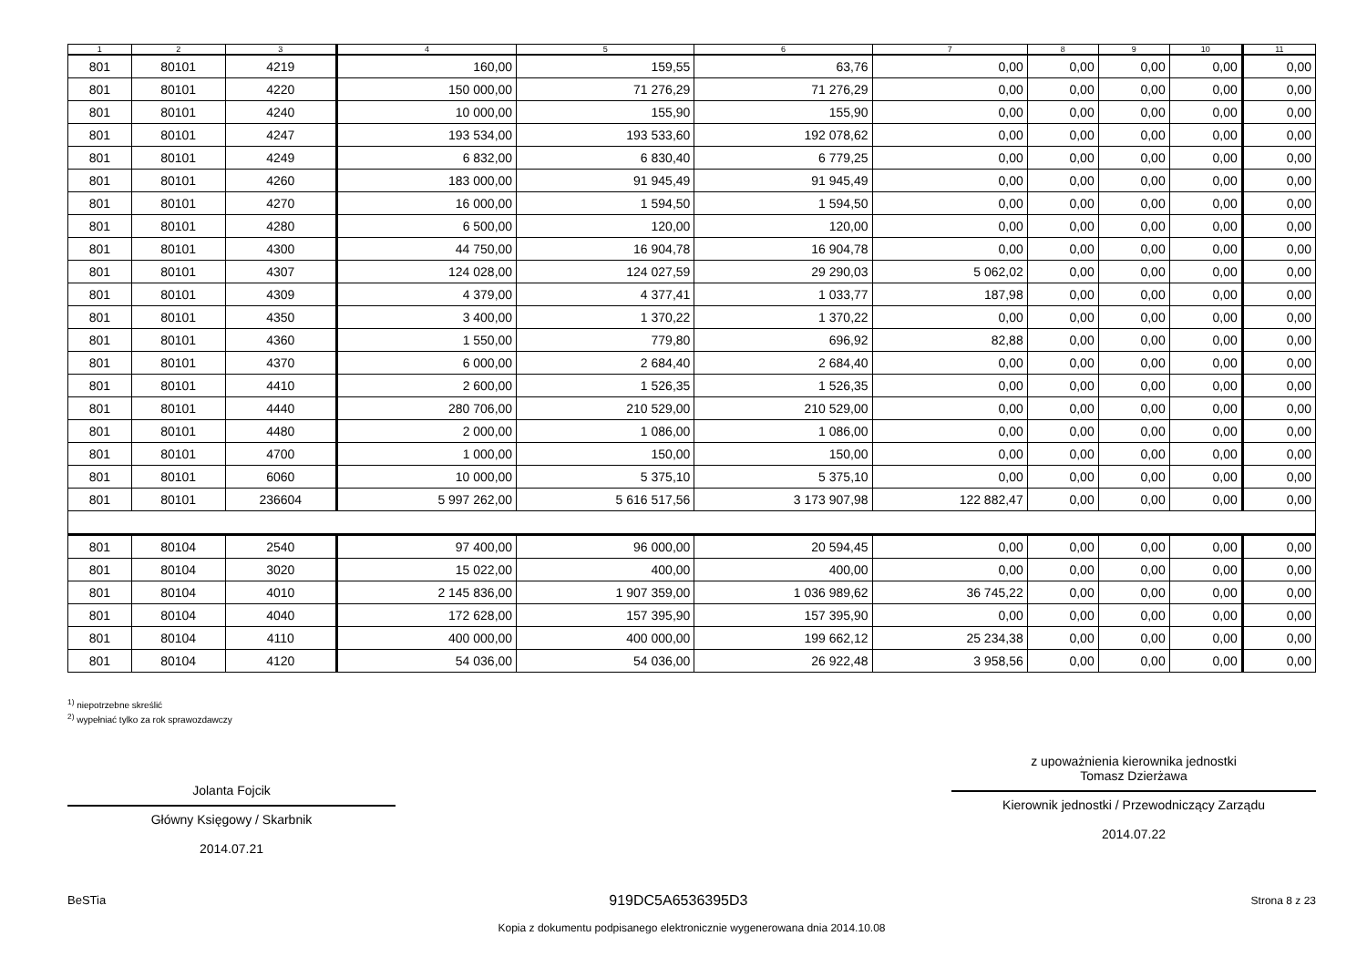| 1 | 2 | 3 | 4 | 5 | 6 | 7 | 8 | 9 | 10 | 11 |
| --- | --- | --- | --- | --- | --- | --- | --- | --- | --- | --- |
| 801 | 80101 | 4219 | 160,00 | 159,55 | 63,76 | 0,00 | 0,00 | 0,00 | 0,00 | 0,00 |
| 801 | 80101 | 4220 | 150 000,00 | 71 276,29 | 71 276,29 | 0,00 | 0,00 | 0,00 | 0,00 | 0,00 |
| 801 | 80101 | 4240 | 10 000,00 | 155,90 | 155,90 | 0,00 | 0,00 | 0,00 | 0,00 | 0,00 |
| 801 | 80101 | 4247 | 193 534,00 | 193 533,60 | 192 078,62 | 0,00 | 0,00 | 0,00 | 0,00 | 0,00 |
| 801 | 80101 | 4249 | 6 832,00 | 6 830,40 | 6 779,25 | 0,00 | 0,00 | 0,00 | 0,00 | 0,00 |
| 801 | 80101 | 4260 | 183 000,00 | 91 945,49 | 91 945,49 | 0,00 | 0,00 | 0,00 | 0,00 | 0,00 |
| 801 | 80101 | 4270 | 16 000,00 | 1 594,50 | 1 594,50 | 0,00 | 0,00 | 0,00 | 0,00 | 0,00 |
| 801 | 80101 | 4280 | 6 500,00 | 120,00 | 120,00 | 0,00 | 0,00 | 0,00 | 0,00 | 0,00 |
| 801 | 80101 | 4300 | 44 750,00 | 16 904,78 | 16 904,78 | 0,00 | 0,00 | 0,00 | 0,00 | 0,00 |
| 801 | 80101 | 4307 | 124 028,00 | 124 027,59 | 29 290,03 | 5 062,02 | 0,00 | 0,00 | 0,00 | 0,00 |
| 801 | 80101 | 4309 | 4 379,00 | 4 377,41 | 1 033,77 | 187,98 | 0,00 | 0,00 | 0,00 | 0,00 |
| 801 | 80101 | 4350 | 3 400,00 | 1 370,22 | 1 370,22 | 0,00 | 0,00 | 0,00 | 0,00 | 0,00 |
| 801 | 80101 | 4360 | 1 550,00 | 779,80 | 696,92 | 82,88 | 0,00 | 0,00 | 0,00 | 0,00 |
| 801 | 80101 | 4370 | 6 000,00 | 2 684,40 | 2 684,40 | 0,00 | 0,00 | 0,00 | 0,00 | 0,00 |
| 801 | 80101 | 4410 | 2 600,00 | 1 526,35 | 1 526,35 | 0,00 | 0,00 | 0,00 | 0,00 | 0,00 |
| 801 | 80101 | 4440 | 280 706,00 | 210 529,00 | 210 529,00 | 0,00 | 0,00 | 0,00 | 0,00 | 0,00 |
| 801 | 80101 | 4480 | 2 000,00 | 1 086,00 | 1 086,00 | 0,00 | 0,00 | 0,00 | 0,00 | 0,00 |
| 801 | 80101 | 4700 | 1 000,00 | 150,00 | 150,00 | 0,00 | 0,00 | 0,00 | 0,00 | 0,00 |
| 801 | 80101 | 6060 | 10 000,00 | 5 375,10 | 5 375,10 | 0,00 | 0,00 | 0,00 | 0,00 | 0,00 |
| 801 | 80101 | 236604 | 5 997 262,00 | 5 616 517,56 | 3 173 907,98 | 122 882,47 | 0,00 | 0,00 | 0,00 | 0,00 |
| 801 | 80104 | 2540 | 97 400,00 | 96 000,00 | 20 594,45 | 0,00 | 0,00 | 0,00 | 0,00 | 0,00 |
| 801 | 80104 | 3020 | 15 022,00 | 400,00 | 400,00 | 0,00 | 0,00 | 0,00 | 0,00 | 0,00 |
| 801 | 80104 | 4010 | 2 145 836,00 | 1 907 359,00 | 1 036 989,62 | 36 745,22 | 0,00 | 0,00 | 0,00 | 0,00 |
| 801 | 80104 | 4040 | 172 628,00 | 157 395,90 | 157 395,90 | 0,00 | 0,00 | 0,00 | 0,00 | 0,00 |
| 801 | 80104 | 4110 | 400 000,00 | 400 000,00 | 199 662,12 | 25 234,38 | 0,00 | 0,00 | 0,00 | 0,00 |
| 801 | 80104 | 4120 | 54 036,00 | 54 036,00 | 26 922,48 | 3 958,56 | 0,00 | 0,00 | 0,00 | 0,00 |
<sup>1)</sup> niepotrzebne skreślić
<sup>2)</sup> wypełniać tylko za rok sprawozdawczy
Jolanta Fojcik
Główny Księgowy / Skarbnik
2014.07.21
z upoważnienia kierownika jednostki
Tomasz Dzierżawa
Kierownik jednostki / Przewodniczący Zarządu
2014.07.22
BeSTia 919DC5A6536395D3 Strona 8 z 23
Kopia z dokumentu podpisanego elektronicznie wygenerowana dnia 2014.10.08